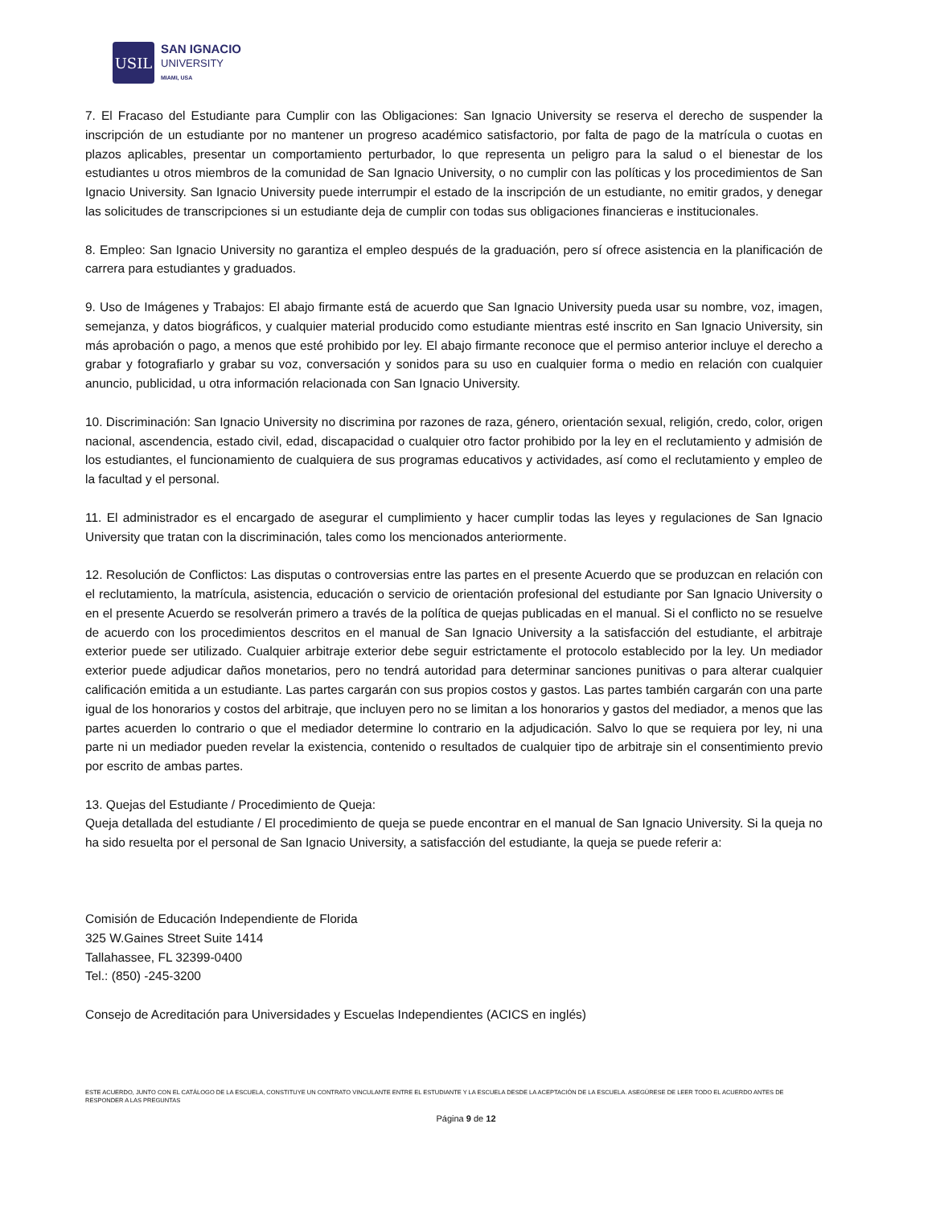USIL
SAN IGNACIO
UNIVERSITY
MIAMI, USA
7. El Fracaso del Estudiante para Cumplir con las Obligaciones: San Ignacio University se reserva el derecho de suspender la inscripción de un estudiante por no mantener un progreso académico satisfactorio, por falta de pago de la matrícula o cuotas en plazos aplicables, presentar un comportamiento perturbador, lo que representa un peligro para la salud o el bienestar de los estudiantes u otros miembros de la comunidad de San Ignacio University, o no cumplir con las políticas y los procedimientos de San Ignacio University. San Ignacio University puede interrumpir el estado de la inscripción de un estudiante, no emitir grados, y denegar las solicitudes de transcripciones si un estudiante deja de cumplir con todas sus obligaciones financieras e institucionales.
8. Empleo: San Ignacio University no garantiza el empleo después de la graduación, pero sí ofrece asistencia en la planificación de carrera para estudiantes y graduados.
9. Uso de Imágenes y Trabajos: El abajo firmante está de acuerdo que San Ignacio University pueda usar su nombre, voz, imagen, semejanza, y datos biográficos, y cualquier material producido como estudiante mientras esté inscrito en San Ignacio University, sin más aprobación o pago, a menos que esté prohibido por ley. El abajo firmante reconoce que el permiso anterior incluye el derecho a grabar y fotografiarlo y grabar su voz, conversación y sonidos para su uso en cualquier forma o medio en relación con cualquier anuncio, publicidad, u otra información relacionada con San Ignacio University.
10. Discriminación: San Ignacio University no discrimina por razones de raza, género, orientación sexual, religión, credo, color, origen nacional, ascendencia, estado civil, edad, discapacidad o cualquier otro factor prohibido por la ley en el reclutamiento y admisión de los estudiantes, el funcionamiento de cualquiera de sus programas educativos y actividades, así como el reclutamiento y empleo de la facultad y el personal.
11. El administrador es el encargado de asegurar el cumplimiento y hacer cumplir todas las leyes y regulaciones de San Ignacio University que tratan con la discriminación, tales como los mencionados anteriormente.
12. Resolución de Conflictos: Las disputas o controversias entre las partes en el presente Acuerdo que se produzcan en relación con el reclutamiento, la matrícula, asistencia, educación o servicio de orientación profesional del estudiante por San Ignacio University o en el presente Acuerdo se resolverán primero a través de la política de quejas publicadas en el manual. Si el conflicto no se resuelve de acuerdo con los procedimientos descritos en el manual de San Ignacio University a la satisfacción del estudiante, el arbitraje exterior puede ser utilizado. Cualquier arbitraje exterior debe seguir estrictamente el protocolo establecido por la ley. Un mediador exterior puede adjudicar daños monetarios, pero no tendrá autoridad para determinar sanciones punitivas o para alterar cualquier calificación emitida a un estudiante. Las partes cargarán con sus propios costos y gastos. Las partes también cargarán con una parte igual de los honorarios y costos del arbitraje, que incluyen pero no se limitan a los honorarios y gastos del mediador, a menos que las partes acuerden lo contrario o que el mediador determine lo contrario en la adjudicación. Salvo lo que se requiera por ley, ni una parte ni un mediador pueden revelar la existencia, contenido o resultados de cualquier tipo de arbitraje sin el consentimiento previo por escrito de ambas partes.
13. Quejas del Estudiante / Procedimiento de Queja:
Queja detallada del estudiante / El procedimiento de queja se puede encontrar en el manual de San Ignacio University. Si la queja no ha sido resuelta por el personal de San Ignacio University, a satisfacción del estudiante, la queja se puede referir a:
Comisión de Educación Independiente de Florida
325 W.Gaines Street Suite 1414
Tallahassee, FL 32399-0400
Tel.: (850) -245-3200
Consejo de Acreditación para Universidades y Escuelas Independientes (ACICS en inglés)
ESTE ACUERDO, JUNTO CON EL CATÁLOGO DE LA ESCUELA, CONSTITUYE UN CONTRATO VINCULANTE ENTRE EL ESTUDIANTE Y LA ESCUELA DESDE LA ACEPTACIÓN DE LA ESCUELA. ASEGÚRESE DE LEER TODO EL ACUERDO ANTES DE RESPONDER A LAS PREGUNTAS
Página 9 de 12